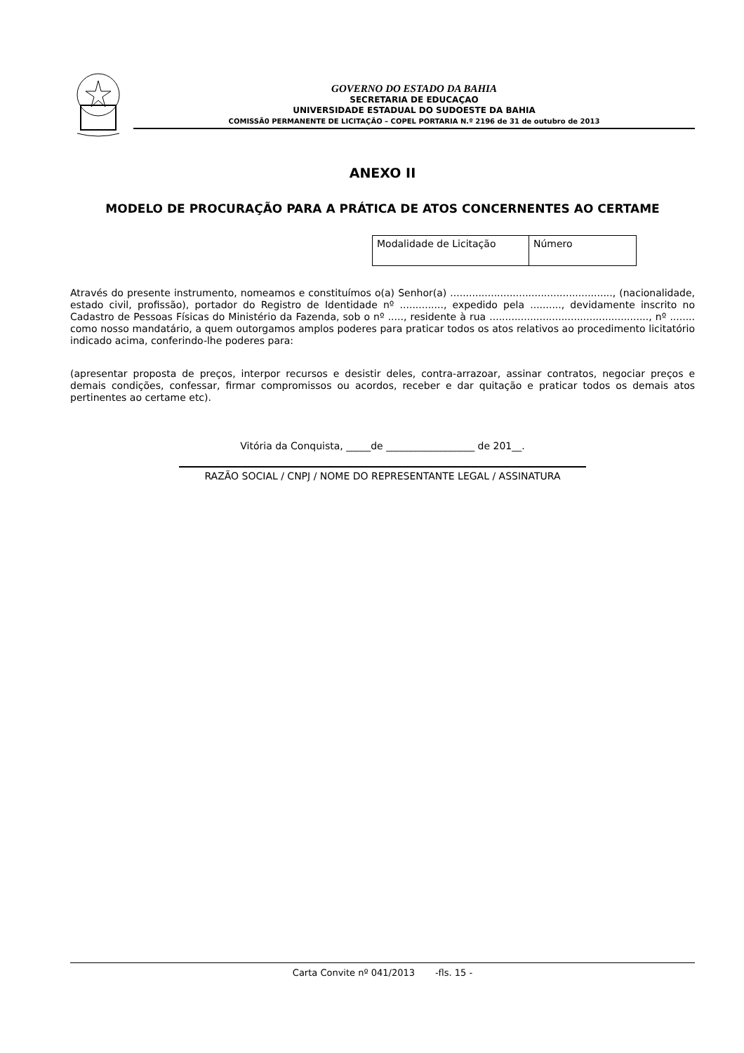GOVERNO DO ESTADO DA BAHIA
SECRETARIA DE EDUCAÇAO
UNIVERSIDADE ESTADUAL DO SUDOESTE DA BAHIA
COMISSÃ0 PERMANENTE DE LICITAÇÃO – COPEL PORTARIA N.º 2196 de 31 de outubro de 2013
ANEXO II
MODELO DE PROCURAÇÃO PARA A PRÁTICA DE ATOS CONCERNENTES AO CERTAME
| Modalidade de Licitação | Número |
Através do presente instrumento, nomeamos e constituímos o(a) Senhor(a) ...................................................., (nacionalidade, estado civil, profissão), portador do Registro de Identidade nº .............., expedido pela .........., devidamente inscrito no Cadastro de Pessoas Físicas do Ministério da Fazenda, sob o nº ....., residente à rua ..................................................., nº ........ como nosso mandatário, a quem outorgamos amplos poderes para praticar todos os atos relativos ao procedimento licitatório indicado acima, conferindo-lhe poderes para:
(apresentar proposta de preços, interpor recursos e desistir deles, contra-arrazoar, assinar contratos, negociar preços e demais condições, confessar, firmar compromissos ou acordos, receber e dar quitação e praticar todos os demais atos pertinentes ao certame etc).
Vitória da Conquista, _____de __________________ de 201__.
RAZÃO SOCIAL / CNPJ / NOME DO REPRESENTANTE LEGAL / ASSINATURA
Carta Convite nº 041/2013 -fls. 15 -